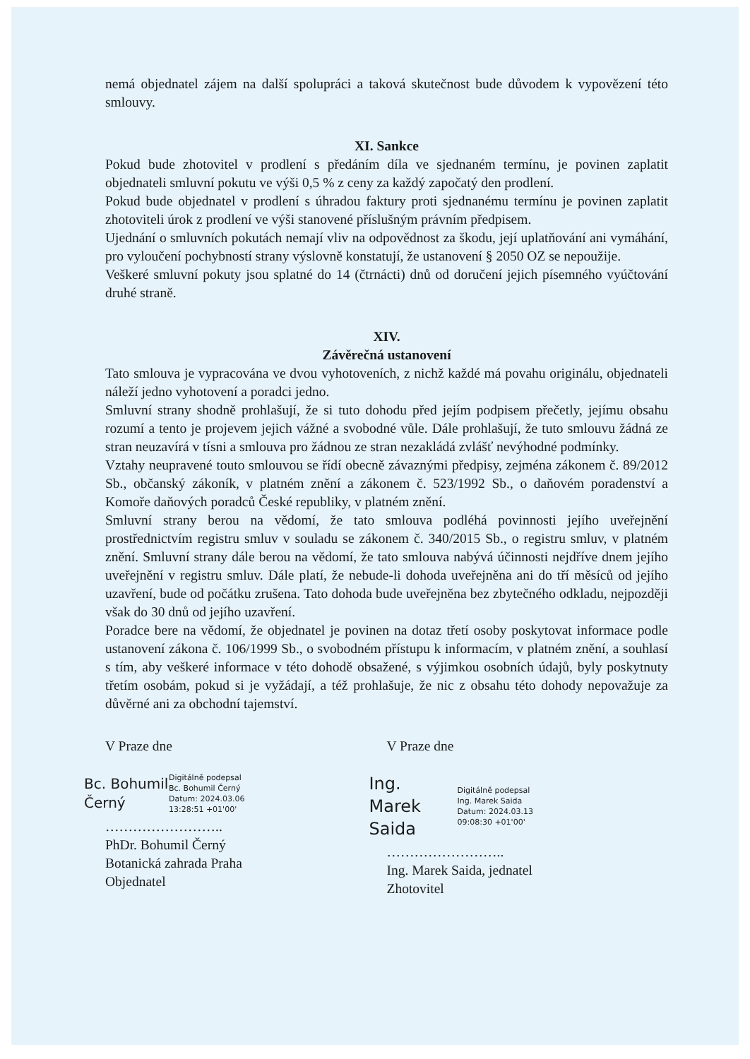nemá objednatel zájem na další spolupráci a taková skutečnost bude důvodem k vypovězení této smlouvy.
XI. Sankce
Pokud bude zhotovitel v prodlení s předáním díla ve sjednaném termínu, je povinen zaplatit objednateli smluvní pokutu ve výši 0,5 % z ceny za každý započatý den prodlení.
Pokud bude objednatel v prodlení s úhradou faktury proti sjednanému termínu je povinen zaplatit zhotoviteli úrok z prodlení ve výši stanovené příslušným právním předpisem.
Ujednání o smluvních pokutách nemají vliv na odpovědnost za škodu, její uplatňování ani vymáhání, pro vyloučení pochybností strany výslovně konstatují, že ustanovení § 2050 OZ se nepoužije.
Veškeré smluvní pokuty jsou splatné do 14 (čtrnácti) dnů od doručení jejich písemného vyúčtování druhé straně.
XIV.
Závěrečná ustanovení
Tato smlouva je vypracována ve dvou vyhotoveních, z nichž každé má povahu originálu, objednateli náleží jedno vyhotovení a poradci jedno.
Smluvní strany shodně prohlašují, že si tuto dohodu před jejím podpisem přečetly, jejímu obsahu rozumí a tento je projevem jejich vážné a svobodné vůle. Dále prohlašují, že tuto smlouvu žádná ze stran neuzavírá v tísni a smlouva pro žádnou ze stran nezakládá zvlášť nevýhodné podmínky.
Vztahy neupravené touto smlouvou se řídí obecně závaznými předpisy, zejména zákonem č. 89/2012 Sb., občanský zákoník, v platném znění a zákonem č. 523/1992 Sb., o daňovém poradenství a Komoře daňových poradců České republiky, v platném znění.
Smluvní strany berou na vědomí, že tato smlouva podléhá povinnosti jejího uveřejnění prostřednictvím registru smluv v souladu se zákonem č. 340/2015 Sb., o registru smluv, v platném znění. Smluvní strany dále berou na vědomí, že tato smlouva nabývá účinnosti nejdříve dnem jejího uveřejnění v registru smluv. Dále platí, že nebude-li dohoda uveřejněna ani do tří měsíců od jejího uzavření, bude od počátku zrušena. Tato dohoda bude uveřejněna bez zbytečného odkladu, nejpozději však do 30 dnů od jejího uzavření.
Poradce bere na vědomí, že objednatel je povinen na dotaz třetí osoby poskytovat informace podle ustanovení zákona č. 106/1999 Sb., o svobodném přístupu k informacím, v platném znění, a souhlasí s tím, aby veškeré informace v této dohodě obsažené, s výjimkou osobních údajů, byly poskytnuty třetím osobám, pokud si je vyžádají, a též prohlašuje, že nic z obsahu této dohody nepovažuje za důvěrné ani za obchodní tajemství.
V Praze dne
Bc. Bohumil Černý
Digitálně podepsal
Bc. Bohumil Černý
Datum: 2024.03.06
13:28:51 +01'00'
……………………..
PhDr. Bohumil Černý
Botanická zahrada Praha
Objednatel
V Praze dne
Ing. Marek Saida
Digitálně podepsal
Ing. Marek Saida
Datum: 2024.03.13
09:08:30 +01'00'
……………………..
Ing. Marek Saida, jednatel
Zhotovitel